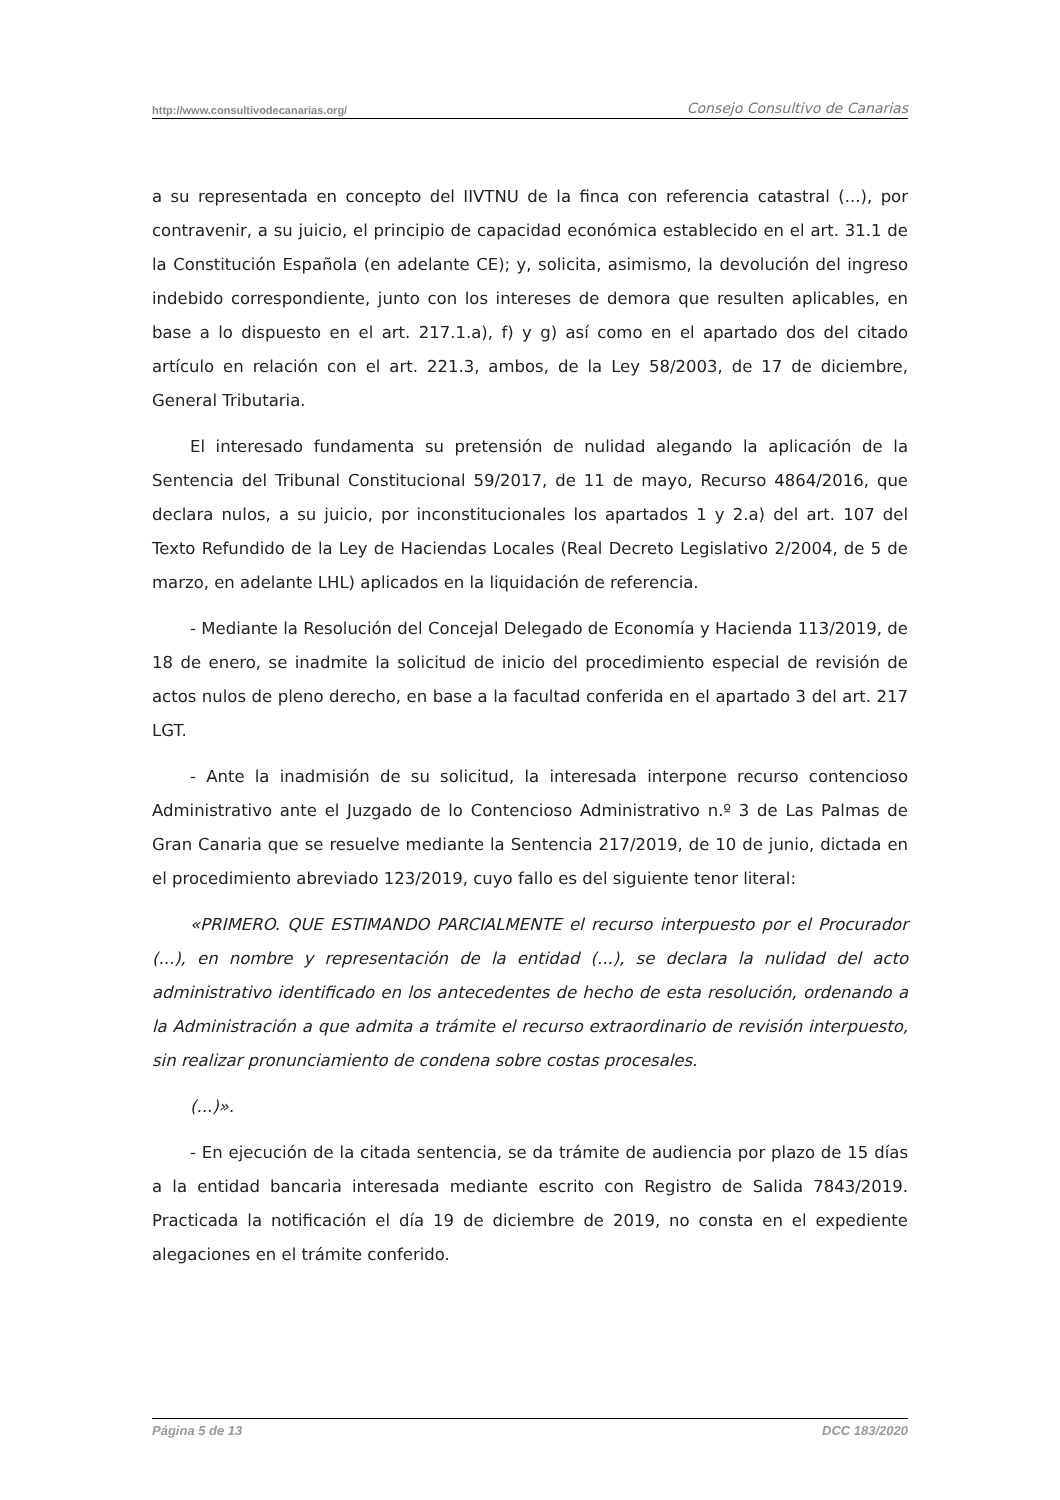http://www.consultivodecanarias.org/ Consejo Consultivo de Canarias
a su representada en concepto del IIVTNU de la finca con referencia catastral (...), por contravenir, a su juicio, el principio de capacidad económica establecido en el art. 31.1 de la Constitución Española (en adelante CE); y, solicita, asimismo, la devolución del ingreso indebido correspondiente, junto con los intereses de demora que resulten aplicables, en base a lo dispuesto en el art. 217.1.a), f) y g) así como en el apartado dos del citado artículo en relación con el art. 221.3, ambos, de la Ley 58/2003, de 17 de diciembre, General Tributaria.
El interesado fundamenta su pretensión de nulidad alegando la aplicación de la Sentencia del Tribunal Constitucional 59/2017, de 11 de mayo, Recurso 4864/2016, que declara nulos, a su juicio, por inconstitucionales los apartados 1 y 2.a) del art. 107 del Texto Refundido de la Ley de Haciendas Locales (Real Decreto Legislativo 2/2004, de 5 de marzo, en adelante LHL) aplicados en la liquidación de referencia.
- Mediante la Resolución del Concejal Delegado de Economía y Hacienda 113/2019, de 18 de enero, se inadmite la solicitud de inicio del procedimiento especial de revisión de actos nulos de pleno derecho, en base a la facultad conferida en el apartado 3 del art. 217 LGT.
- Ante la inadmisión de su solicitud, la interesada interpone recurso contencioso Administrativo ante el Juzgado de lo Contencioso Administrativo n.º 3 de Las Palmas de Gran Canaria que se resuelve mediante la Sentencia 217/2019, de 10 de junio, dictada en el procedimiento abreviado 123/2019, cuyo fallo es del siguiente tenor literal:
«PRIMERO. QUE ESTIMANDO PARCIALMENTE el recurso interpuesto por el Procurador (...), en nombre y representación de la entidad (...), se declara la nulidad del acto administrativo identificado en los antecedentes de hecho de esta resolución, ordenando a la Administración a que admita a trámite el recurso extraordinario de revisión interpuesto, sin realizar pronunciamiento de condena sobre costas procesales.
(...)».
- En ejecución de la citada sentencia, se da trámite de audiencia por plazo de 15 días a la entidad bancaria interesada mediante escrito con Registro de Salida 7843/2019. Practicada la notificación el día 19 de diciembre de 2019, no consta en el expediente alegaciones en el trámite conferido.
Página 5 de 13 DCC 183/2020